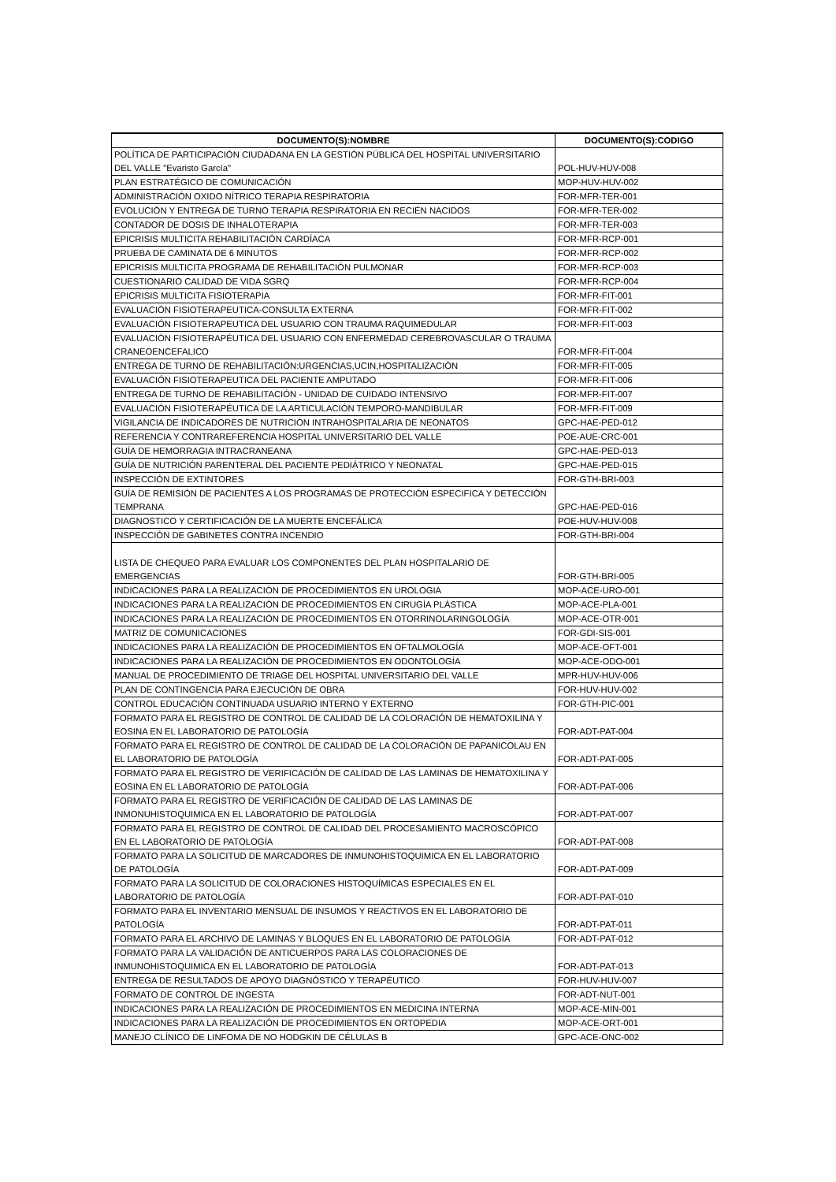| DOCUMENTO(S):NOMBRE | DOCUMENTO(S):CODIGO |
| --- | --- |
| POLÍTICA DE PARTICIPACIÓN CIUDADANA EN LA GESTIÓN PÚBLICA DEL HOSPITAL UNIVERSITARIO DEL VALLE "Evaristo García" | POL-HUV-HUV-008 |
| PLAN ESTRATÉGICO DE COMUNICACIÓN | MOP-HUV-HUV-002 |
| ADMINISTRACIÓN OXIDO NÍTRICO TERAPIA RESPIRATORIA | FOR-MFR-TER-001 |
| EVOLUCIÓN Y ENTREGA DE TURNO TERAPIA RESPIRATORIA EN RECIÉN NACIDOS | FOR-MFR-TER-002 |
| CONTADOR DE DOSIS DE INHALOTERAPIA | FOR-MFR-TER-003 |
| EPICRISIS MULTICITA REHABILITACIÓN CARDÍACA | FOR-MFR-RCP-001 |
| PRUEBA DE CAMINATA DE 6 MINUTOS | FOR-MFR-RCP-002 |
| EPICRISIS MULTICITA PROGRAMA DE REHABILITACIÓN PULMONAR | FOR-MFR-RCP-003 |
| CUESTIONARIO CALIDAD DE VIDA SGRQ | FOR-MFR-RCP-004 |
| EPICRISIS MULTICITA FISIOTERAPIA | FOR-MFR-FIT-001 |
| EVALUACIÓN FISIOTERAPEUTICA-CONSULTA EXTERNA | FOR-MFR-FIT-002 |
| EVALUACIÓN FISIOTERAPEUTICA DEL USUARIO CON TRAUMA RAQUIMEDULAR | FOR-MFR-FIT-003 |
| EVALUACIÓN FISIOTERAPÉUTICA DEL USUARIO CON ENFERMEDAD CEREBROVASCULAR O TRAUMA CRANEOENCEFALICO | FOR-MFR-FIT-004 |
| ENTREGA DE TURNO DE REHABILITACIÓN:URGENCIAS,UCIN,HOSPITALIZACIÓN | FOR-MFR-FIT-005 |
| EVALUACIÓN FISIOTERAPEUTICA DEL PACIENTE AMPUTADO | FOR-MFR-FIT-006 |
| ENTREGA DE TURNO DE REHABILITACIÓN - UNIDAD DE CUIDADO INTENSIVO | FOR-MFR-FIT-007 |
| EVALUACIÓN FISIOTERAPÉUTICA DE LA ARTICULACIÓN TEMPORO-MANDIBULAR | FOR-MFR-FIT-009 |
| VIGILANCIA DE INDICADORES DE NUTRICIÓN INTRAHOSPITALARIA DE NEONATOS | GPC-HAE-PED-012 |
| REFERENCIA Y CONTRAREFERENCIA HOSPITAL UNIVERSITARIO DEL VALLE | POE-AUE-CRC-001 |
| GUÍA DE HEMORRAGIA INTRACRANEANA | GPC-HAE-PED-013 |
| GUÍA DE NUTRICIÓN PARENTERAL DEL PACIENTE PEDIÁTRICO Y NEONATAL | GPC-HAE-PED-015 |
| INSPECCIÓN DE EXTINTORES | FOR-GTH-BRI-003 |
| GUÍA DE REMISIÓN DE PACIENTES A LOS PROGRAMAS DE PROTECCIÓN ESPECIFICA Y DETECCIÓN TEMPRANA | GPC-HAE-PED-016 |
| DIAGNOSTICO Y CERTIFICACIÓN DE LA MUERTE ENCEFÁLICA | POE-HUV-HUV-008 |
| INSPECCIÓN DE GABINETES CONTRA INCENDIO | FOR-GTH-BRI-004 |
| LISTA DE CHEQUEO PARA EVALUAR LOS COMPONENTES DEL PLAN HOSPITALARIO DE EMERGENCIAS | FOR-GTH-BRI-005 |
| INDICACIONES PARA LA REALIZACIÓN DE PROCEDIMIENTOS EN UROLOGIA | MOP-ACE-URO-001 |
| INDICACIONES PARA LA REALIZACIÓN DE PROCEDIMIENTOS EN CIRUGÍA PLÁSTICA | MOP-ACE-PLA-001 |
| INDICACIONES PARA LA REALIZACIÓN DE PROCEDIMIENTOS EN OTORRINOLARINGOLOGÍA | MOP-ACE-OTR-001 |
| MATRIZ DE COMUNICACIONES | FOR-GDI-SIS-001 |
| INDICACIONES PARA LA REALIZACIÓN DE PROCEDIMIENTOS EN OFTALMOLOGÍA | MOP-ACE-OFT-001 |
| INDICACIONES PARA LA REALIZACIÓN DE PROCEDIMIENTOS EN ODONTOLOGÍA | MOP-ACE-ODO-001 |
| MANUAL DE PROCEDIMIENTO DE TRIAGE DEL HOSPITAL UNIVERSITARIO DEL VALLE | MPR-HUV-HUV-006 |
| PLAN DE CONTINGENCIA PARA EJECUCIÓN DE OBRA | FOR-HUV-HUV-002 |
| CONTROL EDUCACIÓN CONTINUADA USUARIO INTERNO Y EXTERNO | FOR-GTH-PIC-001 |
| FORMATO PARA EL REGISTRO DE CONTROL DE CALIDAD DE LA COLORACIÓN DE HEMATOXILINA Y EOSINA EN EL LABORATORIO DE PATOLOGÍA | FOR-ADT-PAT-004 |
| FORMATO PARA EL REGISTRO DE CONTROL DE CALIDAD DE LA COLORACIÓN DE PAPANICOLAU EN EL LABORATORIO DE PATOLOGÍA | FOR-ADT-PAT-005 |
| FORMATO PARA EL REGISTRO DE VERIFICACIÓN DE CALIDAD DE LAS LAMINAS DE HEMATOXILINA Y EOSINA EN EL LABORATORIO DE PATOLOGÍA | FOR-ADT-PAT-006 |
| FORMATO PARA EL REGISTRO DE VERIFICACIÓN DE CALIDAD DE LAS LAMINAS DE INMONUHISTOQUIMICA EN EL LABORATORIO DE PATOLOGÍA | FOR-ADT-PAT-007 |
| FORMATO PARA EL REGISTRO DE CONTROL DE CALIDAD DEL PROCESAMIENTO MACROSCÓPICO EN EL LABORATORIO DE PATOLOGÍA | FOR-ADT-PAT-008 |
| FORMATO PARA LA SOLICITUD DE MARCADORES DE INMUNOHISTOQUIMICA EN EL LABORATORIO DE PATOLOGÍA | FOR-ADT-PAT-009 |
| FORMATO PARA LA SOLICITUD DE COLORACIONES HISTOQUÍMICAS ESPECIALES EN EL LABORATORIO DE PATOLOGÍA | FOR-ADT-PAT-010 |
| FORMATO PARA EL INVENTARIO MENSUAL DE INSUMOS Y REACTIVOS EN EL LABORATORIO DE PATOLOGÍA | FOR-ADT-PAT-011 |
| FORMATO PARA EL ARCHIVO DE LAMINAS Y BLOQUES EN EL LABORATORIO DE PATOLOGÍA | FOR-ADT-PAT-012 |
| FORMATO PARA LA VALIDACIÓN DE ANTICUERPOS PARA LAS COLORACIONES DE INMUNOHISTOQUIMICA EN EL LABORATORIO DE PATOLOGÍA | FOR-ADT-PAT-013 |
| ENTREGA DE RESULTADOS DE APOYO DIAGNÓSTICO Y TERAPÉUTICO | FOR-HUV-HUV-007 |
| FORMATO DE CONTROL DE INGESTA | FOR-ADT-NUT-001 |
| INDICACIONES PARA LA REALIZACIÓN DE PROCEDIMIENTOS EN MEDICINA INTERNA | MOP-ACE-MIN-001 |
| INDICACIONES PARA LA REALIZACIÓN DE PROCEDIMIENTOS EN ORTOPEDIA | MOP-ACE-ORT-001 |
| MANEJO CLÍNICO DE LINFOMA DE NO HODGKIN DE CÉLULAS B | GPC-ACE-ONC-002 |